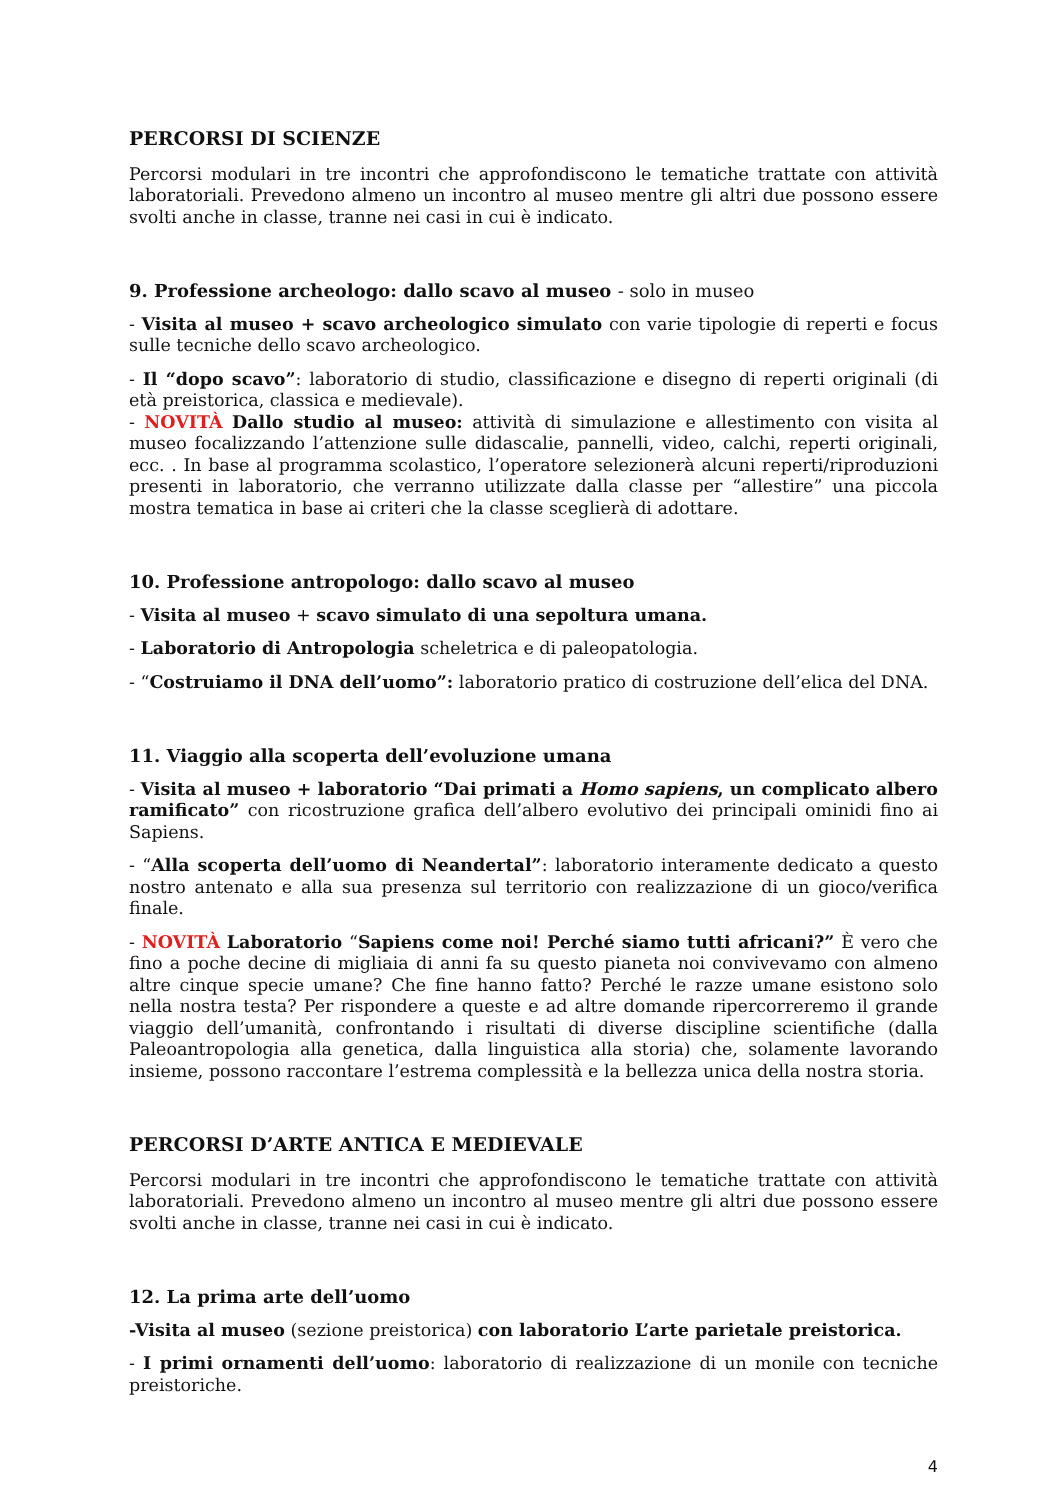PERCORSI DI SCIENZE
Percorsi modulari in tre incontri che approfondiscono le tematiche trattate con attività laboratoriali. Prevedono almeno un incontro al museo mentre gli altri due possono essere svolti anche in classe, tranne nei casi in cui è indicato.
9. Professione archeologo: dallo scavo al museo - solo in museo
- Visita al museo + scavo archeologico simulato con varie tipologie di reperti e focus sulle tecniche dello scavo archeologico.
- Il “dopo scavo”: laboratorio di studio, classificazione e disegno di reperti originali (di età preistorica, classica e medievale).
- NOVITÀ Dallo studio al museo: attività di simulazione e allestimento con visita al museo focalizzando l’attenzione sulle didascalie, pannelli, video, calchi, reperti originali, ecc. . In base al programma scolastico, l’operatore selezionerà alcuni reperti/riproduzioni presenti in laboratorio, che verranno utilizzate dalla classe per “allestire” una piccola mostra tematica in base ai criteri che la classe sceglierà di adottare.
10. Professione antropologo: dallo scavo al museo
- Visita al museo + scavo simulato di una sepoltura umana.
- Laboratorio di Antropologia scheletrica e di paleopatologia.
- “Costruiamo il DNA dell’uomo”: laboratorio pratico di costruzione dell’elica del DNA.
11. Viaggio alla scoperta dell’evoluzione umana
- Visita al museo + laboratorio “Dai primati a Homo sapiens, un complicato albero ramificato” con ricostruzione grafica dell’albero evolutivo dei principali ominidi fino ai Sapiens.
- “Alla scoperta dell’uomo di Neandertal”: laboratorio interamente dedicato a questo nostro antenato e alla sua presenza sul territorio con realizzazione di un gioco/verifica finale.
- NOVITÀ Laboratorio “Sapiens come noi! Perché siamo tutti africani?” È vero che fino a poche decine di migliaia di anni fa su questo pianeta noi convivevamo con almeno altre cinque specie umane? Che fine hanno fatto? Perché le razze umane esistono solo nella nostra testa? Per rispondere a queste e ad altre domande ripercorreremo il grande viaggio dell’umanità, confrontando i risultati di diverse discipline scientifiche (dalla Paleoantropologia alla genetica, dalla linguistica alla storia) che, solamente lavorando insieme, possono raccontare l’estrema complessità e la bellezza unica della nostra storia.
PERCORSI D’ARTE ANTICA E MEDIEVALE
Percorsi modulari in tre incontri che approfondiscono le tematiche trattate con attività laboratoriali. Prevedono almeno un incontro al museo mentre gli altri due possono essere svolti anche in classe, tranne nei casi in cui è indicato.
12. La prima arte dell’uomo
-Visita al museo (sezione preistorica) con laboratorio L’arte parietale preistorica.
- I primi ornamenti dell’uomo: laboratorio di realizzazione di un monile con tecniche preistoriche.
4